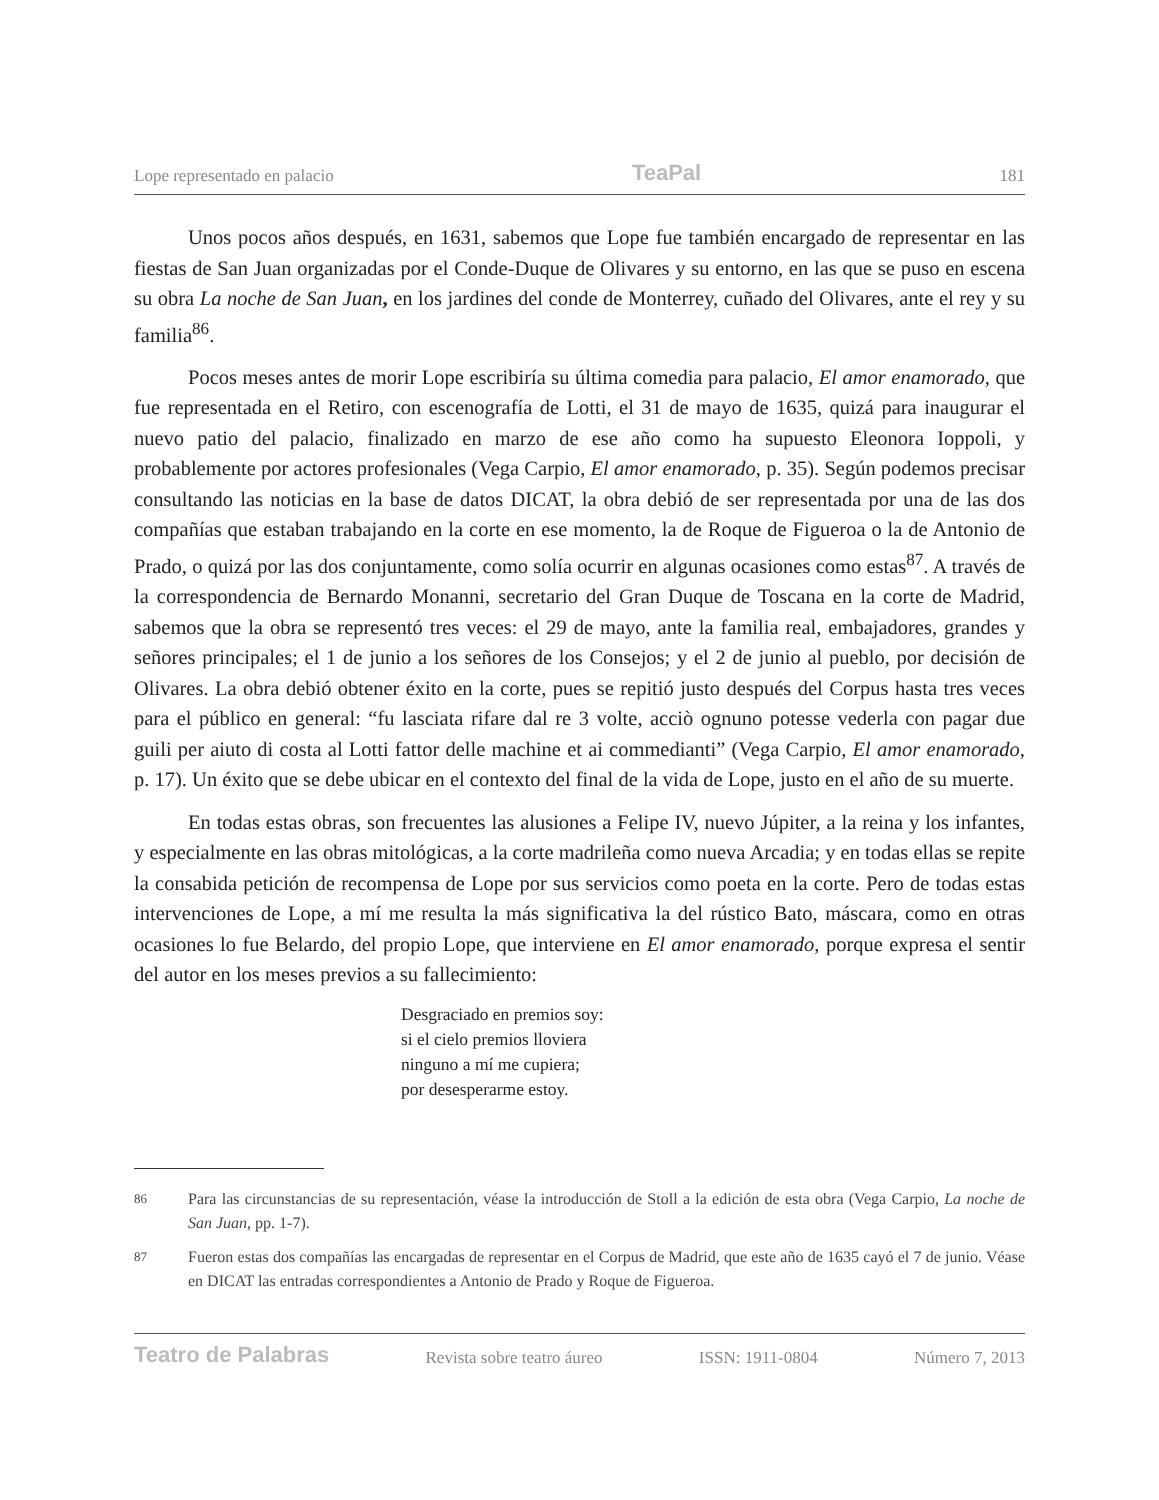Lope representado en palacio TeaPal 181
Unos pocos años después, en 1631, sabemos que Lope fue también encargado de representar en las fiestas de San Juan organizadas por el Conde-Duque de Olivares y su entorno, en las que se puso en escena su obra La noche de San Juan, en los jardines del conde de Monterrey, cuñado del Olivares, ante el rey y su familia<sup>86</sup>.
Pocos meses antes de morir Lope escribiría su última comedia para palacio, El amor enamorado, que fue representada en el Retiro, con escenografía de Lotti, el 31 de mayo de 1635, quizá para inaugurar el nuevo patio del palacio, finalizado en marzo de ese año como ha supuesto Eleonora Ioppoli, y probablemente por actores profesionales (Vega Carpio, El amor enamorado, p. 35). Según podemos precisar consultando las noticias en la base de datos DICAT, la obra debió de ser representada por una de las dos compañías que estaban trabajando en la corte en ese momento, la de Roque de Figueroa o la de Antonio de Prado, o quizá por las dos conjuntamente, como solía ocurrir en algunas ocasiones como estas<sup>87</sup>. A través de la correspondencia de Bernardo Monanni, secretario del Gran Duque de Toscana en la corte de Madrid, sabemos que la obra se representó tres veces: el 29 de mayo, ante la familia real, embajadores, grandes y señores principales; el 1 de junio a los señores de los Consejos; y el 2 de junio al pueblo, por decisión de Olivares. La obra debió obtener éxito en la corte, pues se repitió justo después del Corpus hasta tres veces para el público en general: “fu lasciata rifare dal re 3 volte, acciò ognuno potesse vederla con pagar due guili per aiuto di costa al Lotti fattor delle machine et ai commedianti” (Vega Carpio, El amor enamorado, p. 17). Un éxito que se debe ubicar en el contexto del final de la vida de Lope, justo en el año de su muerte.
En todas estas obras, son frecuentes las alusiones a Felipe IV, nuevo Júpiter, a la reina y los infantes, y especialmente en las obras mitológicas, a la corte madrileña como nueva Arcadia; y en todas ellas se repite la consabida petición de recompensa de Lope por sus servicios como poeta en la corte. Pero de todas estas intervenciones de Lope, a mí me resulta la más significativa la del rústico Bato, máscara, como en otras ocasiones lo fue Belardo, del propio Lope, que interviene en El amor enamorado, porque expresa el sentir del autor en los meses previos a su fallecimiento:
Desgraciado en premios soy:
si el cielo premios lloviera
ninguno a mí me cupiera;
por desesperarme estoy.
86 Para las circunstancias de su representación, véase la introducción de Stoll a la edición de esta obra (Vega Carpio, La noche de San Juan, pp. 1-7).
87 Fueron estas dos compañías las encargadas de representar en el Corpus de Madrid, que este año de 1635 cayó el 7 de junio. Véase en DICAT las entradas correspondientes a Antonio de Prado y Roque de Figueroa.
Teatro de Palabras Revista sobre teatro áureo ISSN: 1911-0804 Número 7, 2013